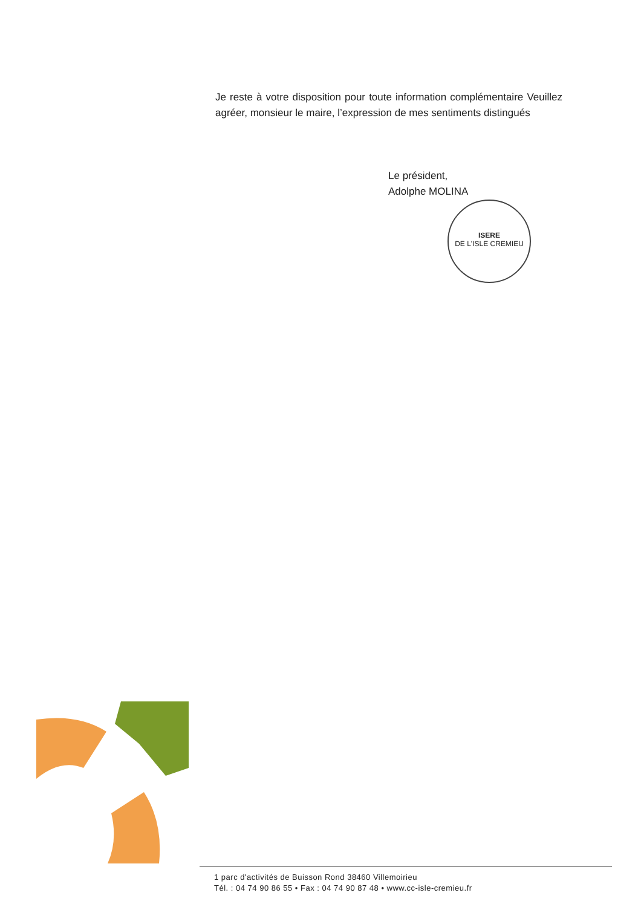Je reste à votre disposition pour toute information complémentaire Veuillez agréer, monsieur le maire, l’expression de mes sentiments distingués
Le président,
Adolphe MOLINA
ISERE
DE L'ISLE CREMIEU
1 parc d'activités de Buisson Rond 38460 Villemoirieu
Tél. : 04 74 90 86 55 • Fax : 04 74 90 87 48 • www.cc-isle-cremieu.fr